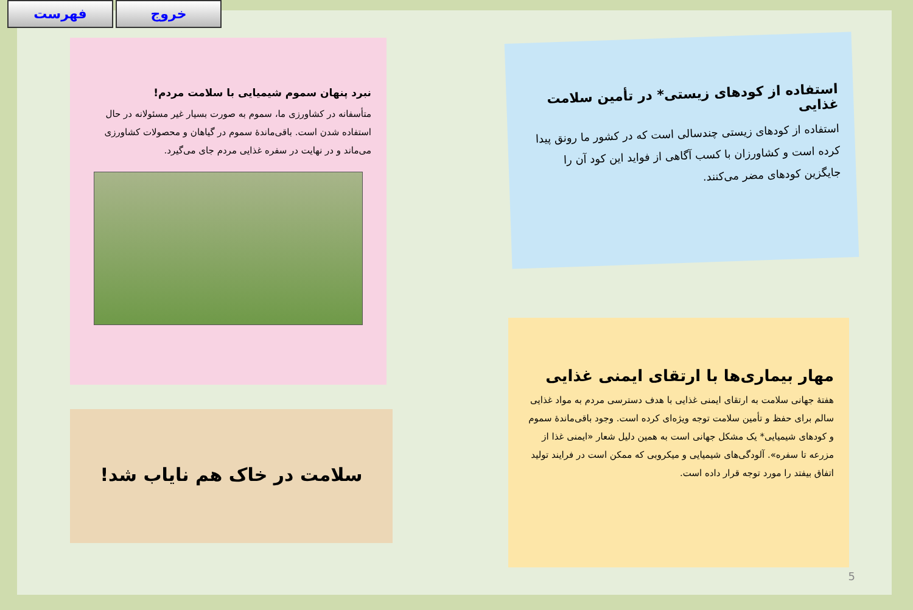فهرست خروج
استفاده از کودهای زیستی* در تأمین سلامت غذایی
استفاده از کودهای زیستی چندسالی است که در کشور ما رونق پیدا کرده است و کشاورزان با کسب آگاهی از فواید این کود آن را جایگزین کودهای مضر می‌کنند.
مهار بیماری‌ها با ارتقای ایمنی غذایی
هفتهٔ جهانی سلامت به ارتقای ایمنی غذایی با هدف دسترسی مردم به مواد غذایی سالم برای حفظ و تأمین سلامت توجه ویژه‌ای کرده است. وجود باقی‌ماندهٔ سموم و کودهای شیمیایی* یک مشکل جهانی است به همین دلیل شعار «ایمنی غذا از مزرعه تا سفره». آلودگی‌های شیمیایی و میکروبی که ممکن است در فرایند تولید اتفاق بیفتد را مورد توجه قرار داده است.
نبرد پنهان سموم شیمیایی با سلامت مردم!
متأسفانه در کشاورزی ما، سموم به صورت بسیار غیر مسئولانه در حال استفاده شدن است. باقی‌ماندهٔ سموم در گیاهان و محصولات کشاورزی می‌ماند و در نهایت در سفره غذایی مردم جای می‌گیرد.
سلامت در خاک هم نایاب شد!
5